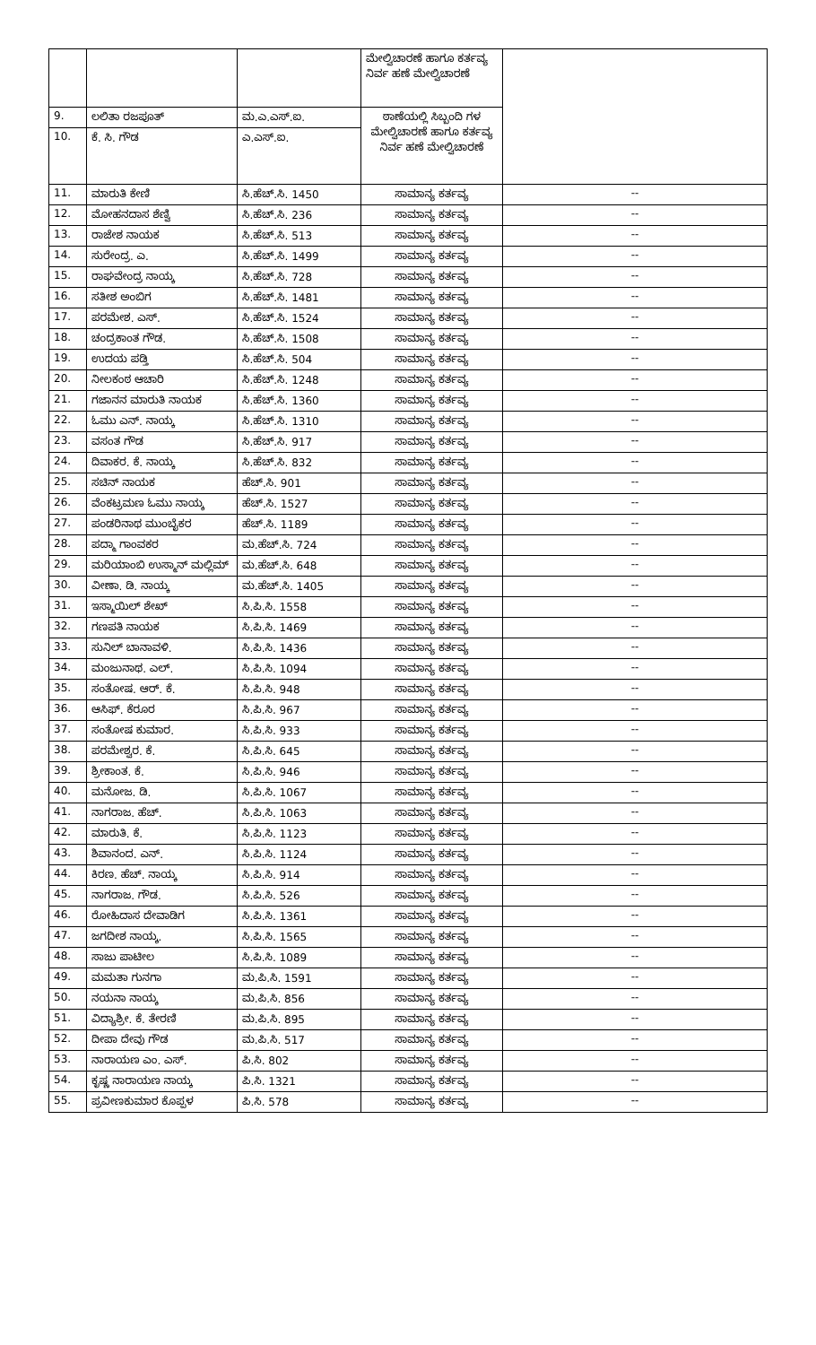| | | | ಮೇಲ್ವಿಚಾರಣೆ ಹಾಗೂ ಕರ್ತವ್ಯ ನಿರ್ವ ಹಣೆ ಮೇಲ್ವಿಚಾರಣೆ | |
| 9. | ಲಲಿತಾ ರಜಪೂತ್ | ಮ.ಎ.ಎಸ್.ಐ. | ಠಾಣೆಯಲ್ಲಿ ಸಿಬ್ಬಂದಿ ಗಳ ಮೇಲ್ವಿಚಾರಣೆ ಹಾಗೂ ಕರ್ತವ್ಯ ನಿರ್ವ ಹಣೆ ಮೇಲ್ವಿಚಾರಣೆ | |
| 10. | ಕೆ. ಸಿ. ಗೌಡ | ಎ.ಎಸ್.ಐ. | | |
| 11. | ಮಾರುತಿ ಕೇಣಿ | ಸಿ.ಹೆಚ್.ಸಿ. 1450 | ಸಾಮಾನ್ಯ ಕರ್ತವ್ಯ | -- |
| 12. | ಮೋಹನದಾಸ ಶೆಣ್ವಿ | ಸಿ.ಹೆಚ್.ಸಿ. 236 | ಸಾಮಾನ್ಯ ಕರ್ತವ್ಯ | -- |
| 13. | ರಾಜೇಶ ನಾಯಕ | ಸಿ.ಹೆಚ್.ಸಿ. 513 | ಸಾಮಾನ್ಯ ಕರ್ತವ್ಯ | -- |
| 14. | ಸುರೇಂದ್ರ. ಎ. | ಸಿ.ಹೆಚ್.ಸಿ. 1499 | ಸಾಮಾನ್ಯ ಕರ್ತವ್ಯ | -- |
| 15. | ರಾಘವೇಂದ್ರ ನಾಯ್ಕ | ಸಿ.ಹೆಚ್.ಸಿ. 728 | ಸಾಮಾನ್ಯ ಕರ್ತವ್ಯ | -- |
| 16. | ಸತೀಶ ಅಂಬಿಗ | ಸಿ.ಹೆಚ್.ಸಿ. 1481 | ಸಾಮಾನ್ಯ ಕರ್ತವ್ಯ | -- |
| 17. | ಪರಮೇಶ. ಎಸ್. | ಸಿ.ಹೆಚ್.ಸಿ. 1524 | ಸಾಮಾನ್ಯ ಕರ್ತವ್ಯ | -- |
| 18. | ಚಂದ್ರಕಾಂತ ಗೌಡ. | ಸಿ.ಹೆಚ್.ಸಿ. 1508 | ಸಾಮಾನ್ಯ ಕರ್ತವ್ಯ | -- |
| 19. | ಉದಯ ಪಡ್ತಿ | ಸಿ.ಹೆಚ್.ಸಿ. 504 | ಸಾಮಾನ್ಯ ಕರ್ತವ್ಯ | -- |
| 20. | ನೀಲಕಂಠ ಆಚಾರಿ | ಸಿ.ಹೆಚ್.ಸಿ. 1248 | ಸಾಮಾನ್ಯ ಕರ್ತವ್ಯ | -- |
| 21. | ಗಜಾನನ ಮಾರುತಿ ನಾಯಕ | ಸಿ.ಹೆಚ್.ಸಿ. 1360 | ಸಾಮಾನ್ಯ ಕರ್ತವ್ಯ | -- |
| 22. | ಓಮು ಎನ್. ನಾಯ್ಕ | ಸಿ.ಹೆಚ್.ಸಿ. 1310 | ಸಾಮಾನ್ಯ ಕರ್ತವ್ಯ | -- |
| 23. | ವಸಂತ ಗೌಡ | ಸಿ.ಹೆಚ್.ಸಿ. 917 | ಸಾಮಾನ್ಯ ಕರ್ತವ್ಯ | -- |
| 24. | ದಿವಾಕರ. ಕೆ. ನಾಯ್ಕ | ಸಿ.ಹೆಚ್.ಸಿ. 832 | ಸಾಮಾನ್ಯ ಕರ್ತವ್ಯ | -- |
| 25. | ಸಚಿನ್ ನಾಯಕ | ಹೆಚ್.ಸಿ. 901 | ಸಾಮಾನ್ಯ ಕರ್ತವ್ಯ | -- |
| 26. | ವೆಂಕಟ್ರಮಣ ಓಮು ನಾಯ್ಕ | ಹೆಚ್.ಸಿ. 1527 | ಸಾಮಾನ್ಯ ಕರ್ತವ್ಯ | -- |
| 27. | ಪಂಡರಿನಾಥ ಮುಂಬೈಕರ | ಹೆಚ್.ಸಿ. 1189 | ಸಾಮಾನ್ಯ ಕರ್ತವ್ಯ | -- |
| 28. | ಪದ್ಮಾ ಗಾಂವಕರ | ಮ.ಹೆಚ್.ಸಿ. 724 | ಸಾಮಾನ್ಯ ಕರ್ತವ್ಯ | -- |
| 29. | ಮರಿಯಾಂಬಿ ಉಸ್ಮಾನ್ ಮಲ್ಲಿಮ್ | ಮ.ಹೆಚ್.ಸಿ. 648 | ಸಾಮಾನ್ಯ ಕರ್ತವ್ಯ | -- |
| 30. | ವೀಣಾ. ಡಿ. ನಾಯ್ಕ | ಮ.ಹೆಚ್.ಸಿ. 1405 | ಸಾಮಾನ್ಯ ಕರ್ತವ್ಯ | -- |
| 31. | ಇಸ್ಮಾಯಿಲ್ ಶೇಖ್ | ಸಿ.ಪಿ.ಸಿ. 1558 | ಸಾಮಾನ್ಯ ಕರ್ತವ್ಯ | -- |
| 32. | ಗಣಪತಿ ನಾಯಕ | ಸಿ.ಪಿ.ಸಿ. 1469 | ಸಾಮಾನ್ಯ ಕರ್ತವ್ಯ | -- |
| 33. | ಸುನಿಲ್ ಬಾನಾವಳಿ. | ಸಿ.ಪಿ.ಸಿ. 1436 | ಸಾಮಾನ್ಯ ಕರ್ತವ್ಯ | -- |
| 34. | ಮಂಜುನಾಥ. ಎಲ್. | ಸಿ.ಪಿ.ಸಿ. 1094 | ಸಾಮಾನ್ಯ ಕರ್ತವ್ಯ | -- |
| 35. | ಸಂತೋಷ. ಆರ್. ಕೆ. | ಸಿ.ಪಿ.ಸಿ. 948 | ಸಾಮಾನ್ಯ ಕರ್ತವ್ಯ | -- |
| 36. | ಆಸಿಫ್. ಕೆರೂರ | ಸಿ.ಪಿ.ಸಿ. 967 | ಸಾಮಾನ್ಯ ಕರ್ತವ್ಯ | -- |
| 37. | ಸಂತೋಷ ಕುಮಾರ. | ಸಿ.ಪಿ.ಸಿ. 933 | ಸಾಮಾನ್ಯ ಕರ್ತವ್ಯ | -- |
| 38. | ಪರಮೇಶ್ವರ. ಕೆ. | ಸಿ.ಪಿ.ಸಿ. 645 | ಸಾಮಾನ್ಯ ಕರ್ತವ್ಯ | -- |
| 39. | ಶ್ರೀಕಾಂತ. ಕೆ. | ಸಿ.ಪಿ.ಸಿ. 946 | ಸಾಮಾನ್ಯ ಕರ್ತವ್ಯ | -- |
| 40. | ಮನೋಜ. ಡಿ. | ಸಿ.ಪಿ.ಸಿ. 1067 | ಸಾಮಾನ್ಯ ಕರ್ತವ್ಯ | -- |
| 41. | ನಾಗರಾಜ. ಹೆಚ್. | ಸಿ.ಪಿ.ಸಿ. 1063 | ಸಾಮಾನ್ಯ ಕರ್ತವ್ಯ | -- |
| 42. | ಮಾರುತಿ. ಕೆ. | ಸಿ.ಪಿ.ಸಿ. 1123 | ಸಾಮಾನ್ಯ ಕರ್ತವ್ಯ | -- |
| 43. | ಶಿವಾನಂದ. ಎನ್. | ಸಿ.ಪಿ.ಸಿ. 1124 | ಸಾಮಾನ್ಯ ಕರ್ತವ್ಯ | -- |
| 44. | ಕಿರಣ. ಹೆಚ್. ನಾಯ್ಕ | ಸಿ.ಪಿ.ಸಿ. 914 | ಸಾಮಾನ್ಯ ಕರ್ತವ್ಯ | -- |
| 45. | ನಾಗರಾಜ. ಗೌಡ. | ಸಿ.ಪಿ.ಸಿ. 526 | ಸಾಮಾನ್ಯ ಕರ್ತವ್ಯ | -- |
| 46. | ರೋಹಿದಾಸ ದೇವಾಡಿಗ | ಸಿ.ಪಿ.ಸಿ. 1361 | ಸಾಮಾನ್ಯ ಕರ್ತವ್ಯ | -- |
| 47. | ಜಗದೀಶ ನಾಯ್ಕ. | ಸಿ.ಪಿ.ಸಿ. 1565 | ಸಾಮಾನ್ಯ ಕರ್ತವ್ಯ | -- |
| 48. | ಸಾಜು ಪಾಟೀಲ | ಸಿ.ಪಿ.ಸಿ. 1089 | ಸಾಮಾನ್ಯ ಕರ್ತವ್ಯ | -- |
| 49. | ಮಮತಾ ಗುನಗಾ | ಮ.ಪಿ.ಸಿ. 1591 | ಸಾಮಾನ್ಯ ಕರ್ತವ್ಯ | -- |
| 50. | ನಯನಾ ನಾಯ್ಕ | ಮ.ಪಿ.ಸಿ. 856 | ಸಾಮಾನ್ಯ ಕರ್ತವ್ಯ | -- |
| 51. | ವಿದ್ಯಾಶ್ರೀ. ಕೆ. ತೇರಣಿ | ಮ.ಪಿ.ಸಿ. 895 | ಸಾಮಾನ್ಯ ಕರ್ತವ್ಯ | -- |
| 52. | ದೀಪಾ ದೇವು ಗೌಡ | ಮ.ಪಿ.ಸಿ. 517 | ಸಾಮಾನ್ಯ ಕರ್ತವ್ಯ | -- |
| 53. | ನಾರಾಯಣ ಎಂ. ಎಸ್. | ಪಿ.ಸಿ. 802 | ಸಾಮಾನ್ಯ ಕರ್ತವ್ಯ | -- |
| 54. | ಕೃಷ್ಣ ನಾರಾಯಣ ನಾಯ್ಕ | ಪಿ.ಸಿ. 1321 | ಸಾಮಾನ್ಯ ಕರ್ತವ್ಯ | -- |
| 55. | ಪ್ರವೀಣಕುಮಾರ ಕೊಪ್ಪಳ | ಪಿ.ಸಿ. 578 | ಸಾಮಾನ್ಯ ಕರ್ತವ್ಯ | -- |